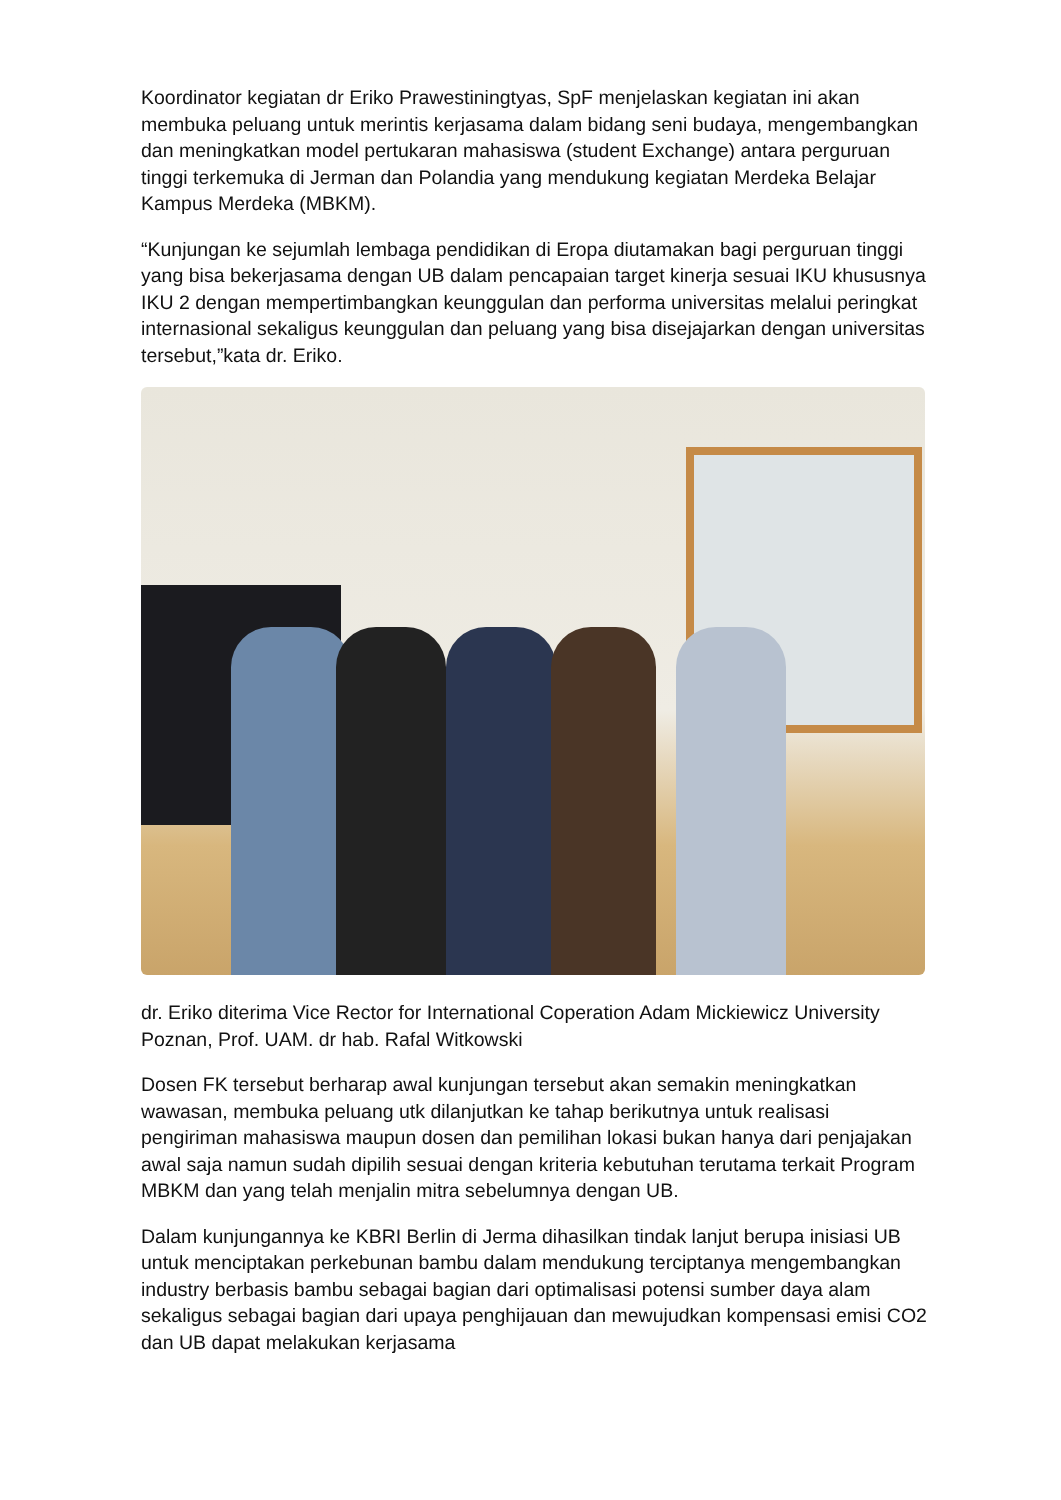Koordinator kegiatan dr Eriko Prawestiningtyas, SpF menjelaskan kegiatan ini akan membuka peluang untuk merintis kerjasama dalam bidang seni budaya, mengembangkan dan meningkatkan model pertukaran mahasiswa (student Exchange) antara perguruan tinggi terkemuka di Jerman dan Polandia yang mendukung kegiatan Merdeka Belajar Kampus Merdeka (MBKM).
“Kunjungan ke sejumlah lembaga pendidikan di Eropa diutamakan bagi perguruan tinggi yang bisa bekerjasama dengan UB dalam pencapaian target kinerja sesuai IKU khususnya IKU 2 dengan mempertimbangkan keunggulan dan performa universitas melalui peringkat internasional sekaligus keunggulan dan peluang yang bisa disejajarkan dengan universitas tersebut,”kata dr. Eriko.
dr. Eriko diterima Vice Rector for International Coperation Adam Mickiewicz University Poznan, Prof. UAM. dr hab. Rafal Witkowski
Dosen FK tersebut berharap awal kunjungan tersebut akan semakin meningkatkan wawasan, membuka peluang utk dilanjutkan ke tahap berikutnya untuk realisasi pengiriman mahasiswa maupun dosen dan pemilihan lokasi bukan hanya dari penjajakan awal saja namun sudah dipilih sesuai dengan kriteria kebutuhan terutama terkait Program MBKM dan yang telah menjalin mitra sebelumnya dengan UB.
Dalam kunjungannya ke KBRI Berlin di Jerma dihasilkan tindak lanjut berupa inisiasi UB untuk menciptakan perkebunan bambu dalam mendukung terciptanya mengembangkan industry berbasis bambu sebagai bagian dari optimalisasi potensi sumber daya alam sekaligus sebagai bagian dari upaya penghijauan dan mewujudkan kompensasi emisi CO2 dan UB dapat melakukan kerjasama